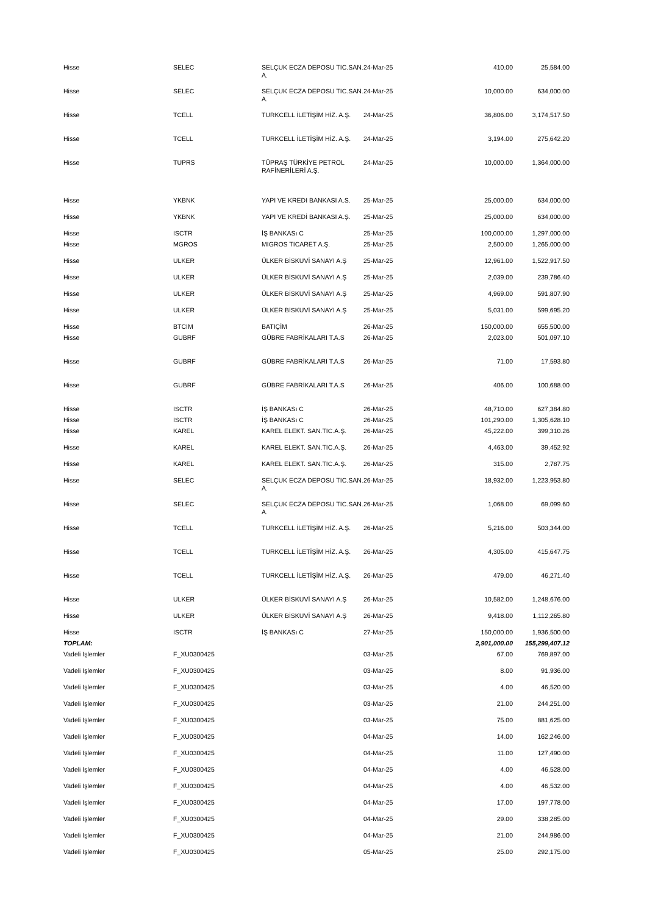| Hisse | SELEC | SELÇUK ECZA DEPOSU TIC.SAN. A. | 24-Mar-25 | 410.00 | 25,584.00 |
| Hisse | SELEC | SELÇUK ECZA DEPOSU TIC.SAN. A. | 24-Mar-25 | 10,000.00 | 634,000.00 |
| Hisse | TCELL | TURKCELL İLETİŞİM HİZ. A.Ş. | 24-Mar-25 | 36,806.00 | 3,174,517.50 |
| Hisse | TCELL | TURKCELL İLETİŞİM HİZ. A.Ş. | 24-Mar-25 | 3,194.00 | 275,642.20 |
| Hisse | TUPRS | TÜPRAŞ TÜRKİYE PETROL RAFİNERİLERİ A.Ş. | 24-Mar-25 | 10,000.00 | 1,364,000.00 |
| Hisse | YKBNK | YAPI VE KREDI BANKASI A.S. | 25-Mar-25 | 25,000.00 | 634,000.00 |
| Hisse | YKBNK | YAPI VE KREDİ BANKASI A.Ş. | 25-Mar-25 | 25,000.00 | 634,000.00 |
| Hisse | ISCTR | İŞ BANKASı C | 25-Mar-25 | 100,000.00 | 1,297,000.00 |
| Hisse | MGROS | MIGROS TICARET A.Ş. | 25-Mar-25 | 2,500.00 | 1,265,000.00 |
| Hisse | ULKER | ÜLKER BİSKUVİ SANAYI A.Ş | 25-Mar-25 | 12,961.00 | 1,522,917.50 |
| Hisse | ULKER | ÜLKER BİSKUVİ SANAYI A.Ş | 25-Mar-25 | 2,039.00 | 239,786.40 |
| Hisse | ULKER | ÜLKER BİSKUVİ SANAYI A.Ş | 25-Mar-25 | 4,969.00 | 591,807.90 |
| Hisse | ULKER | ÜLKER BİSKUVİ SANAYI A.Ş | 25-Mar-25 | 5,031.00 | 599,695.20 |
| Hisse | BTCIM | BATIÇİM | 26-Mar-25 | 150,000.00 | 655,500.00 |
| Hisse | GUBRF | GÜBRE FABRİKALARI T.A.S | 26-Mar-25 | 2,023.00 | 501,097.10 |
| Hisse | GUBRF | GÜBRE FABRİKALARI T.A.S | 26-Mar-25 | 71.00 | 17,593.80 |
| Hisse | GUBRF | GÜBRE FABRİKALARI T.A.S | 26-Mar-25 | 406.00 | 100,688.00 |
| Hisse | ISCTR | İŞ BANKASı C | 26-Mar-25 | 48,710.00 | 627,384.80 |
| Hisse | ISCTR | İŞ BANKASı C | 26-Mar-25 | 101,290.00 | 1,305,628.10 |
| Hisse | KAREL | KAREL ELEKT. SAN.TIC.A.Ş. | 26-Mar-25 | 45,222.00 | 399,310.26 |
| Hisse | KAREL | KAREL ELEKT. SAN.TIC.A.Ş. | 26-Mar-25 | 4,463.00 | 39,452.92 |
| Hisse | KAREL | KAREL ELEKT. SAN.TIC.A.Ş. | 26-Mar-25 | 315.00 | 2,787.75 |
| Hisse | SELEC | SELÇUK ECZA DEPOSU TIC.SAN. A. | 26-Mar-25 | 18,932.00 | 1,223,953.80 |
| Hisse | SELEC | SELÇUK ECZA DEPOSU TIC.SAN. A. | 26-Mar-25 | 1,068.00 | 69,099.60 |
| Hisse | TCELL | TURKCELL İLETİŞİM HİZ. A.Ş. | 26-Mar-25 | 5,216.00 | 503,344.00 |
| Hisse | TCELL | TURKCELL İLETİŞİM HİZ. A.Ş. | 26-Mar-25 | 4,305.00 | 415,647.75 |
| Hisse | TCELL | TURKCELL İLETİŞİM HİZ. A.Ş. | 26-Mar-25 | 479.00 | 46,271.40 |
| Hisse | ULKER | ÜLKER BİSKUVİ SANAYI A.Ş | 26-Mar-25 | 10,582.00 | 1,248,676.00 |
| Hisse | ULKER | ÜLKER BİSKUVİ SANAYI A.Ş | 26-Mar-25 | 9,418.00 | 1,112,265.80 |
| Hisse | ISCTR | İŞ BANKASı C | 27-Mar-25 | 150,000.00 | 1,936,500.00 |
| TOPLAM: | | | | 2,901,000.00 | 155,299,407.12 |
| Vadeli Işlemler | F_XU0300425 | | 03-Mar-25 | 67.00 | 769,897.00 |
| Vadeli Işlemler | F_XU0300425 | | 03-Mar-25 | 8.00 | 91,936.00 |
| Vadeli Işlemler | F_XU0300425 | | 03-Mar-25 | 4.00 | 46,520.00 |
| Vadeli Işlemler | F_XU0300425 | | 03-Mar-25 | 21.00 | 244,251.00 |
| Vadeli Işlemler | F_XU0300425 | | 03-Mar-25 | 75.00 | 881,625.00 |
| Vadeli Işlemler | F_XU0300425 | | 04-Mar-25 | 14.00 | 162,246.00 |
| Vadeli Işlemler | F_XU0300425 | | 04-Mar-25 | 11.00 | 127,490.00 |
| Vadeli Işlemler | F_XU0300425 | | 04-Mar-25 | 4.00 | 46,528.00 |
| Vadeli Işlemler | F_XU0300425 | | 04-Mar-25 | 4.00 | 46,532.00 |
| Vadeli Işlemler | F_XU0300425 | | 04-Mar-25 | 17.00 | 197,778.00 |
| Vadeli Işlemler | F_XU0300425 | | 04-Mar-25 | 29.00 | 338,285.00 |
| Vadeli Işlemler | F_XU0300425 | | 04-Mar-25 | 21.00 | 244,986.00 |
| Vadeli Işlemler | F_XU0300425 | | 05-Mar-25 | 25.00 | 292,175.00 |